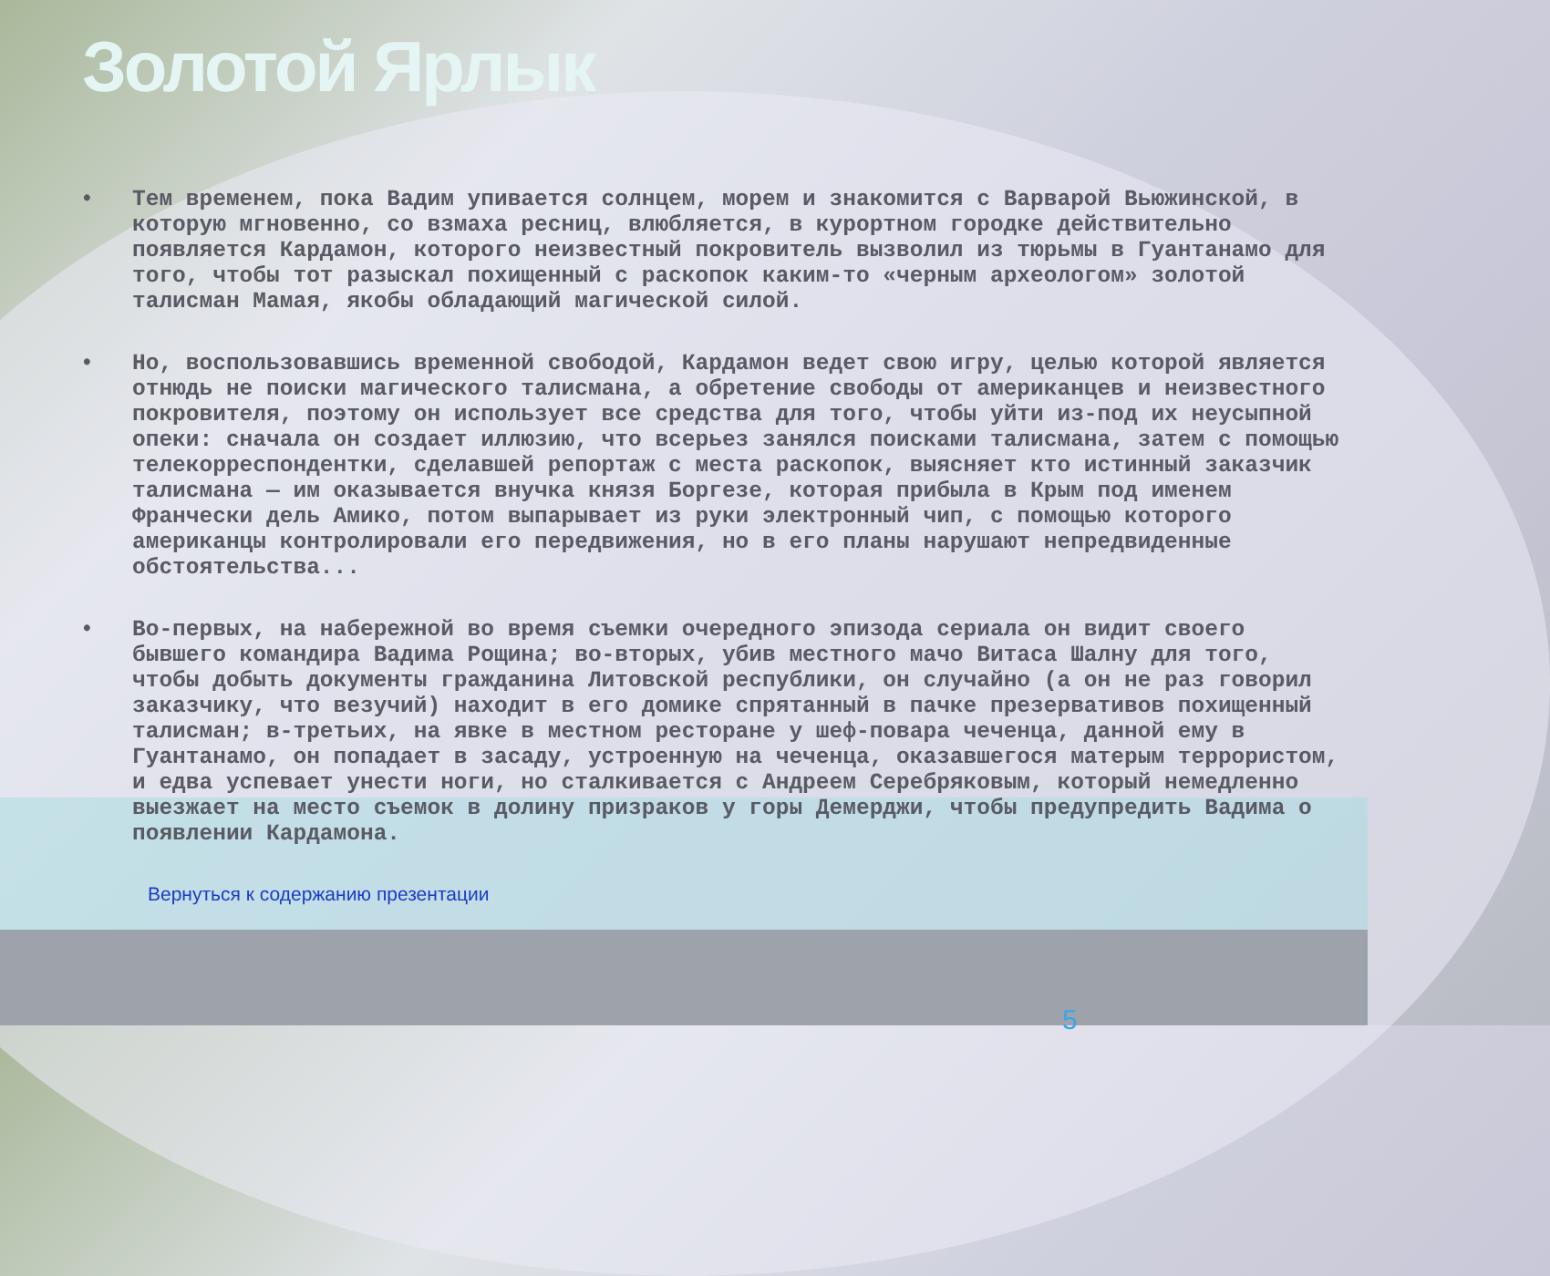Золотой Ярлык
• Тем временем, пока Вадим упивается солнцем, морем и знакомится с Варварой Вьюжинской, в которую мгновенно, со взмаха ресниц, влюбляется, в курортном городке действительно появляется Кардамон, которого неизвестный покровитель вызволил из тюрьмы в Гуантанамо для того, чтобы тот разыскал похищенный с раскопок каким-то «черным археологом» золотой талисман Мамая, якобы обладающий магической силой.
• Но, воспользовавшись временной свободой, Кардамон ведет свою игру, целью которой является отнюдь не поиски магического талисмана, а обретение свободы от американцев и неизвестного покровителя, поэтому он использует все средства для того, чтобы уйти из-под их неусыпной опеки: сначала он создает иллюзию, что всерьез занялся поисками талисмана, затем с помощью телекорреспондентки, сделавшей репортаж с места раскопок, выясняет кто истинный заказчик талисмана — им оказывается внучка князя Боргезе, которая прибыла в Крым под именем Франчески дель Амико, потом выпарывает из руки электронный чип, с помощью которого американцы контролировали его передвижения, но в его планы нарушают непредвиденные обстоятельства...
• Во-первых, на набережной во время съемки очередного эпизода сериала он видит своего бывшего командира Вадима Рощина; во-вторых, убив местного мачо Витаса Шалну для того, чтобы добыть документы гражданина Литовской республики, он случайно (а он не раз говорил заказчику, что везучий) находит в его домике спрятанный в пачке презервативов похищенный талисман; в-третьих, на явке в местном ресторане у шеф-повара чеченца, данной ему в Гуантанамо, он попадает в засаду, устроенную на чеченца, оказавшегося матерым террористом, и едва успевает унести ноги, но сталкивается с Андреем Серебряковым, который немедленно выезжает на место съемок в долину призраков у горы Демерджи, чтобы предупредить Вадима о появлении Кардамона.
Вернуться к содержанию презентации
5